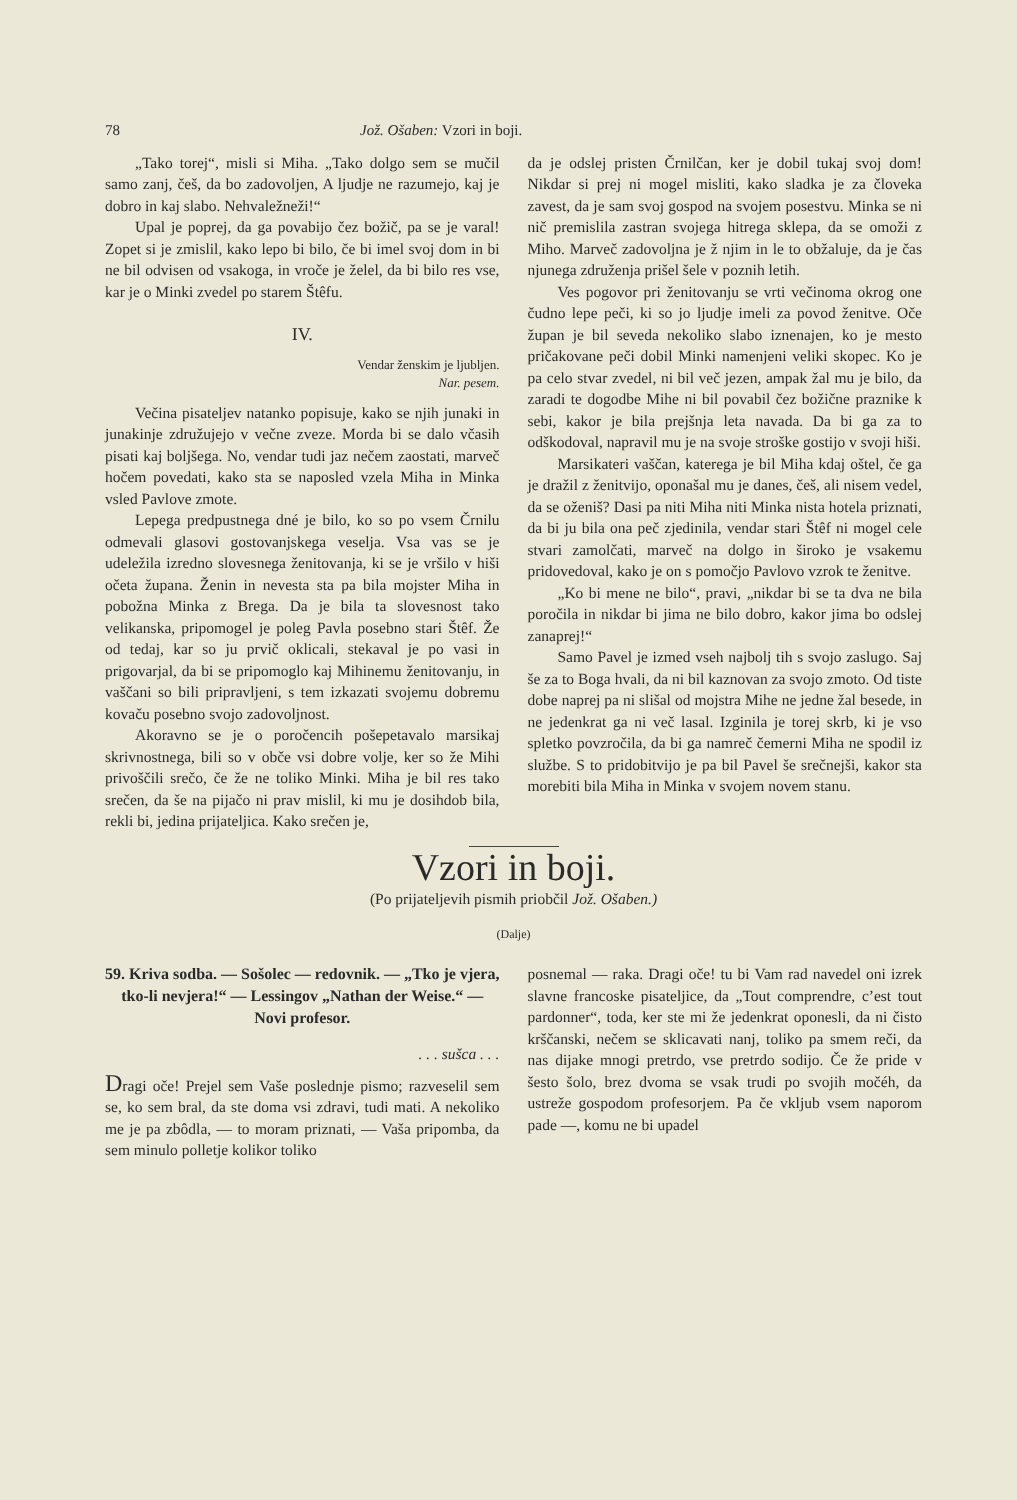78 Jož. Ošaben: Vzori in boji.
„Tako torej“, misli si Miha. „Tako dolgo sem se mučil samo zanj, češ, da bo zadovoljen, A ljudje ne razumejo, kaj je dobro in kaj slabo. Nehvaležneži!“
Upal je poprej, da ga povabijo čez božič, pa se je varal! Zopet si je zmislil, kako lepo bi bilo, če bi imel svoj dom in bi ne bil odvisen od vsakoga, in vroče je želel, da bi bilo res vse, kar je o Minki zvedel po starem Štêfu.
IV.
Vendar ženskim je ljubljen.
Nar. pesem.
Večina pisateljev natanko popisuje, kako se njih junaki in junakinje združujejo v večne zveze. Morda bi se dalo včasih pisati kaj boljšega. No, vendar tudi jaz nečem zaostati, marveč hočem povedati, kako sta se naposled vzela Miha in Minka vsled Pavlove zmote.
Lepega predpustnega dné je bilo, ko so po vsem Črnilu odmevali glasovi gostovanjskega veselja. Vsa vas se je udeležila izredno slovesnega ženitovanja, ki se je vršilo v hiši očeta župana. Ženin in nevesta sta pa bila mojster Miha in pobožna Minka z Brega. Da je bila ta slovesnost tako velikanska, pripomogel je poleg Pavla posebno stari Štêf. Že od tedaj, kar so ju prvič oklicali, stekaval je po vasi in prigovarjal, da bi se pripomoglo kaj Mihinemu ženitovanju, in vaščani so bili pripravljeni, s tem izkazati svojemu dobremu kovaču posebno svojo zadovoljnost.
Akoravno se je o poročencih pošepetavalo marsikaj skrivnostnega, bili so v obče vsi dobre volje, ker so že Mihi privoščili srečo, če že ne toliko Minki. Miha je bil res tako srečen, da še na pijačo ni prav mislil, ki mu je dosihdob bila, rekli bi, jedina prijateljica. Kako srečen je,
da je odslej pristen Črnilčan, ker je dobil tukaj svoj dom! Nikdar si prej ni mogel misliti, kako sladka je za človeka zavest, da je sam svoj gospod na svojem posestvu. Minka se ni nič premislila zastran svojega hitrega sklepa, da se omoži z Miho. Marveč zadovoljna je ž njim in le to obžaluje, da je čas njunega združenja prišel šele v poznih letih.
Ves pogovor pri ženitovanju se vrti večinoma okrog one čudno lepe peči, ki so jo ljudje imeli za povod ženitve. Oče župan je bil seveda nekoliko slabo iznenajen, ko je mesto pričakovane peči dobil Minki namenjeni veliki skopec. Ko je pa celo stvar zvedel, ni bil več jezen, ampak žal mu je bilo, da zaradi te dogodbe Mihe ni bil povabil čez božične praznike k sebi, kakor je bila prejšnja leta navada. Da bi ga za to odškodoval, napravil mu je na svoje stroške gostijo v svoji hiši.
Marsikateri vaščan, katerega je bil Miha kdaj oštel, če ga je dražil z ženitvijo, oponašal mu je danes, češ, ali nisem vedel, da se oženiš? Dasi pa niti Miha niti Minka nista hotela priznati, da bi ju bila ona peč zjedinila, vendar stari Štêf ni mogel cele stvari zamolčati, marveč na dolgo in široko je vsakemu pridovedoval, kako je on s pomočjo Pavlovo vzrok te ženitve.
„Ko bi mene ne bilo“, pravi, „nikdar bi se ta dva ne bila poročila in nikdar bi jima ne bilo dobro, kakor jima bo odslej zanaprej!“
Samo Pavel je izmed vseh najbolj tih s svojo zaslugo. Saj še za to Boga hvali, da ni bil kaznovan za svojo zmoto. Od tiste dobe naprej pa ni slišal od mojstra Mihe ne jedne žal besede, in ne jedenkrat ga ni več lasal. Izginila je torej skrb, ki je vso spletko povzročila, da bi ga namreč čemerni Miha ne spodil iz službe. S to pridobitvijo je pa bil Pavel še srečnejši, kakor sta morebiti bila Miha in Minka v svojem novem stanu.
Vzori in boji.
(Po prijateljevih pismih priobčil Jož. Ošaben.)
(Dalje)
59. Kriva sodba. — Sošolec — redovnik. — „Tko je vjera, tko-li nevjera!“ — Lessingov „Nathan der Weise.“ — Novi profesor.
. . . sušca . . .
Dragi oče! Prejel sem Vaše poslednje pismo; razveselil sem se, ko sem bral, da ste doma vsi zdravi, tudi mati. A nekoliko me je pa zbôdla, — to moram priznati, — Vaša pripomba, da sem minulo polletje kolikor toliko
posnemal — raka. Dragi oče! tu bi Vam rad navedel oni izrek slavne francoske pisateljice, da „Tout comprendre, c’est tout pardonner“, toda, ker ste mi že jedenkrat oponesli, da ni čisto krščanski, nečem se sklicavati nanj, toliko pa smem reči, da nas dijake mnogi pretrdo, vse pretrdo sodijo. Če že pride v šesto šolo, brez dvoma se vsak trudi po svojih močéh, da ustreže gospodom profesorjem. Pa če vkljub vsem naporom pade —, komu ne bi upadel